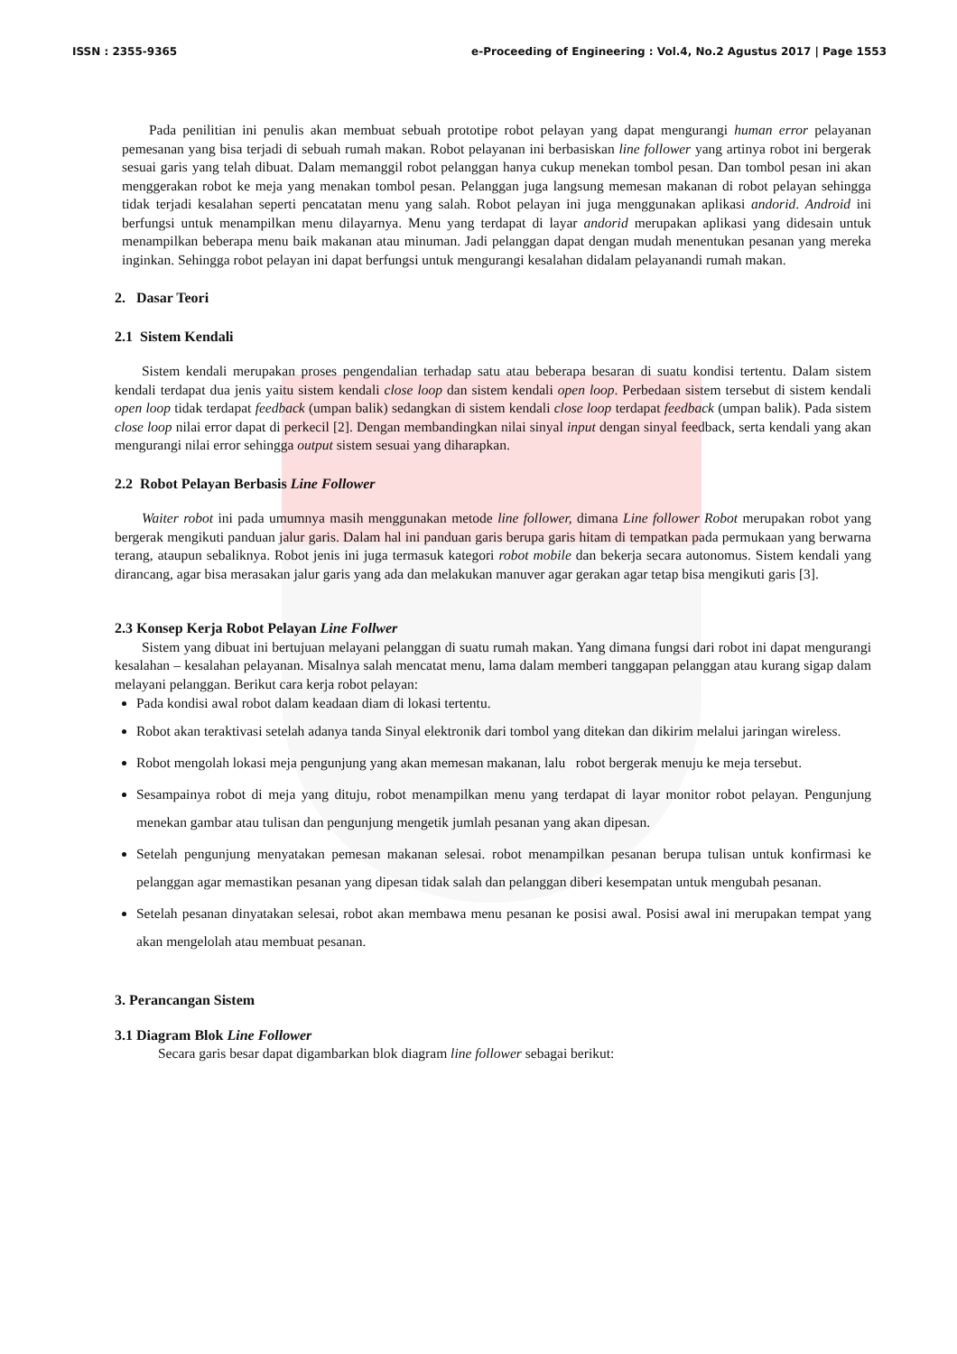ISSN : 2355-9365 e-Proceeding of Engineering : Vol.4, No.2 Agustus 2017 | Page 1553
Pada penilitian ini penulis akan membuat sebuah prototipe robot pelayan yang dapat mengurangi human error pelayanan pemesanan yang bisa terjadi di sebuah rumah makan. Robot pelayanan ini berbasiskan line follower yang artinya robot ini bergerak sesuai garis yang telah dibuat. Dalam memanggil robot pelanggan hanya cukup menekan tombol pesan. Dan tombol pesan ini akan menggerakan robot ke meja yang menakan tombol pesan. Pelanggan juga langsung memesan makanan di robot pelayan sehingga tidak terjadi kesalahan seperti pencatatan menu yang salah. Robot pelayan ini juga menggunakan aplikasi andorid. Android ini berfungsi untuk menampilkan menu dilayarnya. Menu yang terdapat di layar andorid merupakan aplikasi yang didesain untuk menampilkan beberapa menu baik makanan atau minuman. Jadi pelanggan dapat dengan mudah menentukan pesanan yang mereka inginkan. Sehingga robot pelayan ini dapat berfungsi untuk mengurangi kesalahan didalam pelayanandi rumah makan.
2. Dasar Teori
2.1 Sistem Kendali
Sistem kendali merupakan proses pengendalian terhadap satu atau beberapa besaran di suatu kondisi tertentu. Dalam sistem kendali terdapat dua jenis yaitu sistem kendali close loop dan sistem kendali open loop. Perbedaan sistem tersebut di sistem kendali open loop tidak terdapat feedback (umpan balik) sedangkan di sistem kendali close loop terdapat feedback (umpan balik). Pada sistem close loop nilai error dapat di perkecil [2]. Dengan membandingkan nilai sinyal input dengan sinyal feedback, serta kendali yang akan mengurangi nilai error sehingga output sistem sesuai yang diharapkan.
2.2 Robot Pelayan Berbasis Line Follower
Waiter robot ini pada umumnya masih menggunakan metode line follower, dimana Line follower Robot merupakan robot yang bergerak mengikuti panduan jalur garis. Dalam hal ini panduan garis berupa garis hitam di tempatkan pada permukaan yang berwarna terang, ataupun sebaliknya. Robot jenis ini juga termasuk kategori robot mobile dan bekerja secara autonomus. Sistem kendali yang dirancang, agar bisa merasakan jalur garis yang ada dan melakukan manuver agar gerakan agar tetap bisa mengikuti garis [3].
2.3 Konsep Kerja Robot Pelayan Line Follwer
Sistem yang dibuat ini bertujuan melayani pelanggan di suatu rumah makan. Yang dimana fungsi dari robot ini dapat mengurangi kesalahan – kesalahan pelayanan. Misalnya salah mencatat menu, lama dalam memberi tanggapan pelanggan atau kurang sigap dalam melayani pelanggan. Berikut cara kerja robot pelayan:
Pada kondisi awal robot dalam keadaan diam di lokasi tertentu.
Robot akan teraktivasi setelah adanya tanda Sinyal elektronik dari tombol yang ditekan dan dikirim melalui jaringan wireless.
Robot mengolah lokasi meja pengunjung yang akan memesan makanan, lalu robot bergerak menuju ke meja tersebut.
Sesampainya robot di meja yang dituju, robot menampilkan menu yang terdapat di layar monitor robot pelayan. Pengunjung menekan gambar atau tulisan dan pengunjung mengetik jumlah pesanan yang akan dipesan.
Setelah pengunjung menyatakan pemesan makanan selesai. robot menampilkan pesanan berupa tulisan untuk konfirmasi ke pelanggan agar memastikan pesanan yang dipesan tidak salah dan pelanggan diberi kesempatan untuk mengubah pesanan.
Setelah pesanan dinyatakan selesai, robot akan membawa menu pesanan ke posisi awal. Posisi awal ini merupakan tempat yang akan mengelolah atau membuat pesanan.
3. Perancangan Sistem
3.1 Diagram Blok Line Follower
Secara garis besar dapat digambarkan blok diagram line follower sebagai berikut: